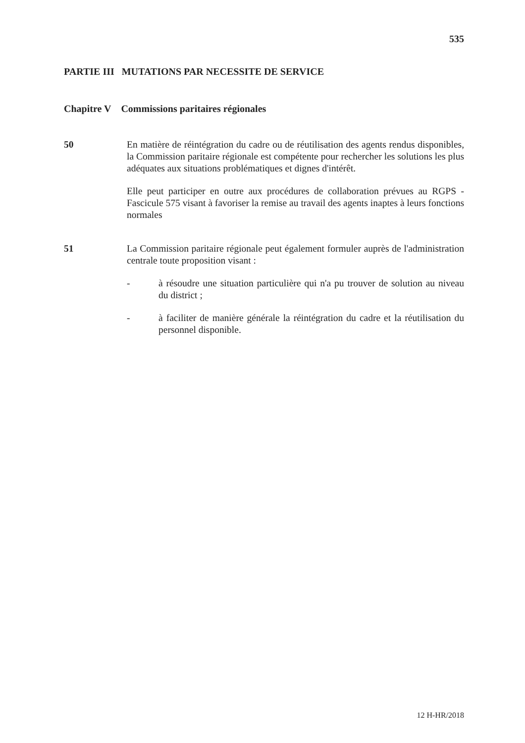535
PARTIE III MUTATIONS PAR NECESSITE DE SERVICE
Chapitre V Commissions paritaires régionales
50 En matière de réintégration du cadre ou de réutilisation des agents rendus disponibles, la Commission paritaire régionale est compétente pour rechercher les solutions les plus adéquates aux situations problématiques et dignes d'intérêt.
Elle peut participer en outre aux procédures de collaboration prévues au RGPS - Fascicule 575 visant à favoriser la remise au travail des agents inaptes à leurs fonctions normales
51 La Commission paritaire régionale peut également formuler auprès de l'administration centrale toute proposition visant :
- à résoudre une situation particulière qui n'a pu trouver de solution au niveau du district ;
- à faciliter de manière générale la réintégration du cadre et la réutilisation du personnel disponible.
12 H-HR/2018